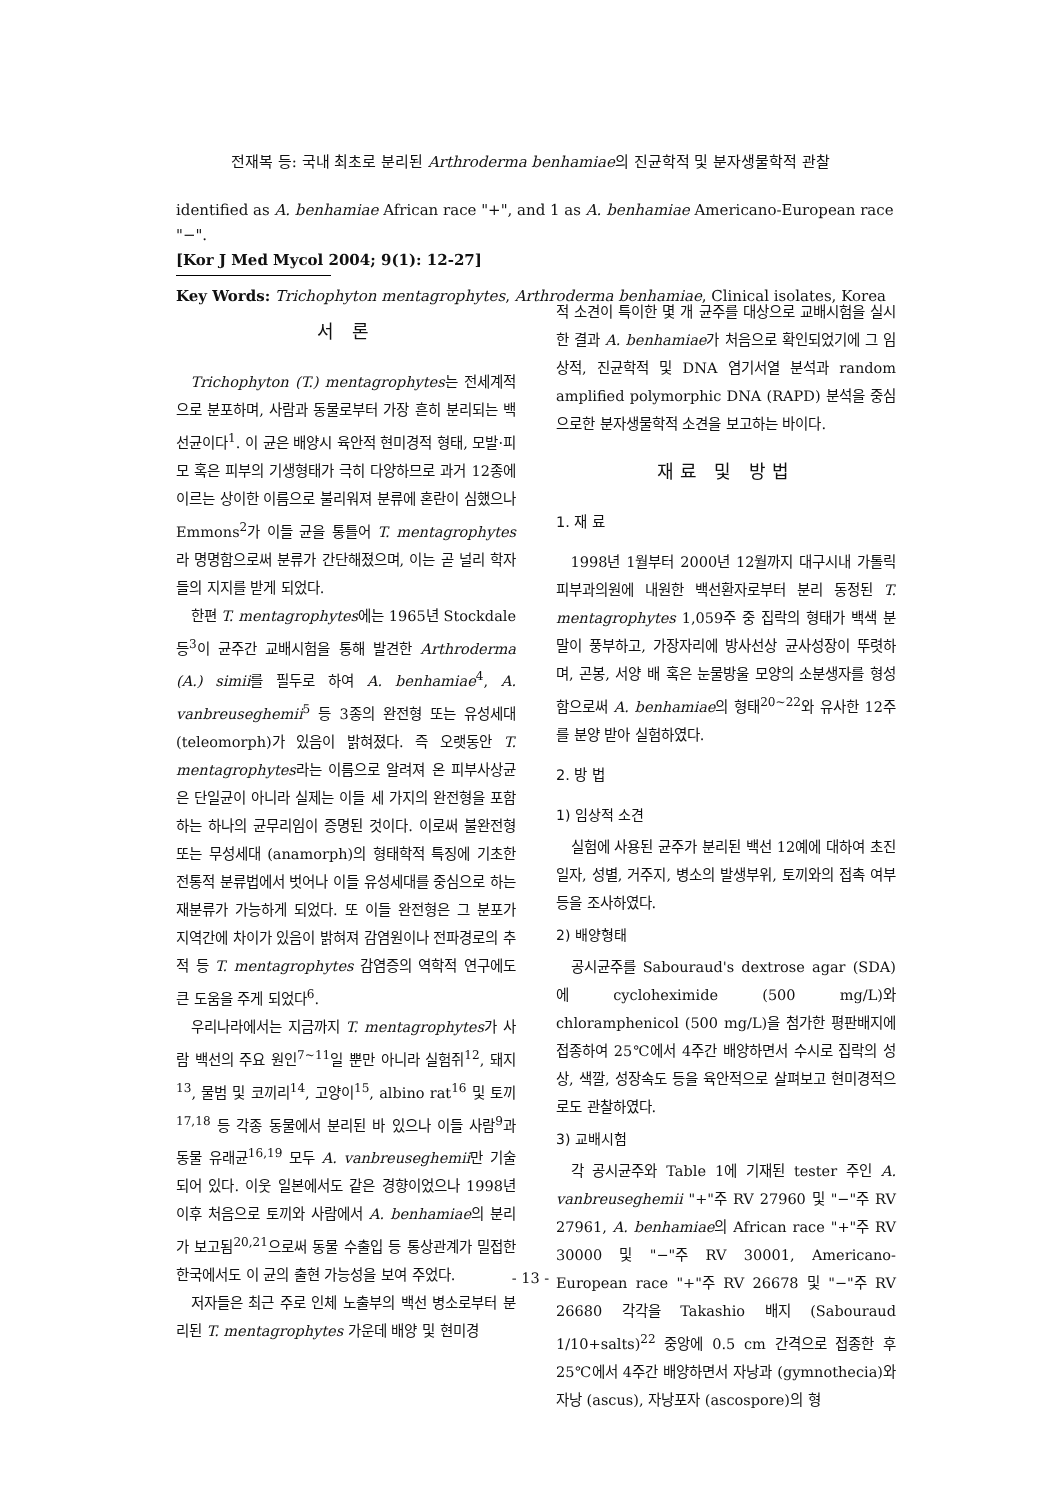전재복 등: 국내 최초로 분리된 Arthroderma benhamiae의 진균학적 및 분자생물학적 관찰
identified as A. benhamiae African race "+", and 1 as A. benhamiae Americano-European race "−".
[Kor J Med Mycol 2004; 9(1): 12-27]
Key Words: Trichophyton mentagrophytes, Arthroderma benhamiae, Clinical isolates, Korea
서 론
Trichophyton (T.) mentagrophytes는 전세계적으로 분포하며, 사람과 동물로부터 가장 흔히 분리되는 백선균이다<sup>1</sup>. 이 균은 배양시 육안적 현미경적 형태, 모발·피모 혹은 피부의 기생형태가 극히 다양하므로 과거 12종에 이르는 상이한 이름으로 불리워져 분류에 혼란이 심했으나 Emmons<sup>2</sup>가 이들 균을 통틀어 T. mentagrophytes라 명명함으로써 분류가 간단해졌으며, 이는 곧 널리 학자들의 지지를 받게 되었다.
한편 T. mentagrophytes에는 1965년 Stockdale 등<sup>3</sup>이 균주간 교배시험을 통해 발견한 Arthroderma (A.) simii를 필두로 하여 A. benhamiae<sup>4</sup>, A. vanbreuseghemii<sup>5</sup> 등 3종의 완전형 또는 유성세대 (teleomorph)가 있음이 밝혀졌다. 즉 오랫동안 T. mentagrophytes라는 이름으로 알려져 온 피부사상균은 단일균이 아니라 실제는 이들 세 가지의 완전형을 포함하는 하나의 균무리임이 증명된 것이다. 이로써 불완전형 또는 무성세대 (anamorph)의 형태학적 특징에 기초한 전통적 분류법에서 벗어나 이들 유성세대를 중심으로 하는 재분류가 가능하게 되었다. 또 이들 완전형은 그 분포가 지역간에 차이가 있음이 밝혀져 감염원이나 전파경로의 추적 등 T. mentagrophytes 감염증의 역학적 연구에도 큰 도움을 주게 되었다<sup>6</sup>.
우리나라에서는 지금까지 T. mentagrophytes가 사람 백선의 주요 원인<sup>7~11</sup>일 뿐만 아니라 실험쥐<sup>12</sup>, 돼지<sup>13</sup>, 물범 및 코끼리<sup>14</sup>, 고양이<sup>15</sup>, albino rat<sup>16</sup> 및 토끼<sup>17,18</sup> 등 각종 동물에서 분리된 바 있으나 이들 사람<sup>9</sup>과 동물 유래균<sup>16,19</sup> 모두 A. vanbreuseghemii만 기술되어 있다. 이웃 일본에서도 같은 경향이었으나 1998년 이후 처음으로 토끼와 사람에서 A. benhamiae의 분리가 보고됨<sup>20,21</sup>으로써 동물 수출입 등 통상관계가 밀접한 한국에서도 이 균의 출현 가능성을 보여 주었다.
저자들은 최근 주로 인체 노출부의 백선 병소로부터 분리된 T. mentagrophytes 가운데 배양 및 현미경
적 소견이 특이한 몇 개 균주를 대상으로 교배시험을 실시한 결과 A. benhamiae가 처음으로 확인되었기에 그 임상적, 진균학적 및 DNA 염기서열 분석과 random amplified polymorphic DNA (RAPD) 분석을 중심으로한 분자생물학적 소견을 보고하는 바이다.
재료 및 방법
1. 재 료
1998년 1월부터 2000년 12월까지 대구시내 가톨릭 피부과의원에 내원한 백선환자로부터 분리 동정된 T. mentagrophytes 1,059주 중 집락의 형태가 백색 분말이 풍부하고, 가장자리에 방사선상 균사성장이 뚜렷하며, 곤봉, 서양 배 혹은 눈물방울 모양의 소분생자를 형성함으로써 A. benhamiae의 형태<sup>20~22</sup>와 유사한 12주를 분양 받아 실험하였다.
2. 방 법
1) 임상적 소견
실험에 사용된 균주가 분리된 백선 12예에 대하여 초진일자, 성별, 거주지, 병소의 발생부위, 토끼와의 접촉 여부 등을 조사하였다.
2) 배양형태
공시균주를 Sabouraud's dextrose agar (SDA)에 cycloheximide (500 mg/L)와 chloramphenicol (500 mg/L)을 첨가한 평판배지에 접종하여 25℃에서 4주간 배양하면서 수시로 집락의 성상, 색깔, 성장속도 등을 육안적으로 살펴보고 현미경적으로도 관찰하였다.
3) 교배시험
각 공시균주와 Table 1에 기재된 tester 주인 A. vanbreuseghemii "+"주 RV 27960 및 "−"주 RV 27961, A. benhamiae의 African race "+"주 RV 30000 및 "−"주 RV 30001, Americano-European race "+"주 RV 26678 및 "−"주 RV 26680 각각을 Takashio 배지 (Sabouraud 1/10+salts)<sup>22</sup> 중앙에 0.5 cm 간격으로 접종한 후 25℃에서 4주간 배양하면서 자낭과 (gymnothecia)와 자낭 (ascus), 자낭포자 (ascospore)의 형
- 13 -